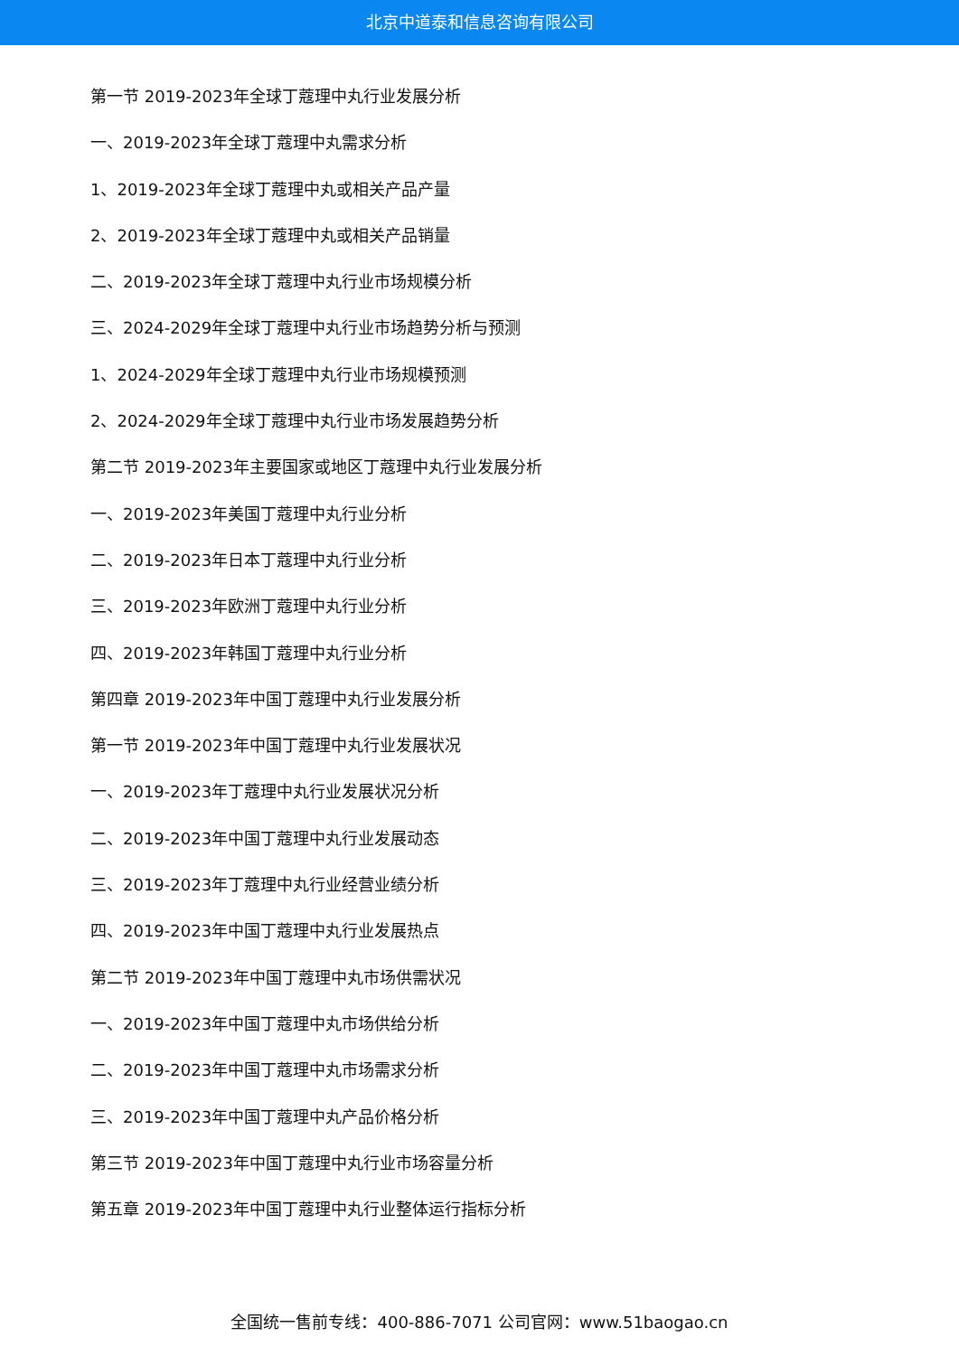北京中道泰和信息咨询有限公司
第一节 2019-2023年全球丁蔻理中丸行业发展分析
一、2019-2023年全球丁蔻理中丸需求分析
1、2019-2023年全球丁蔻理中丸或相关产品产量
2、2019-2023年全球丁蔻理中丸或相关产品销量
二、2019-2023年全球丁蔻理中丸行业市场规模分析
三、2024-2029年全球丁蔻理中丸行业市场趋势分析与预测
1、2024-2029年全球丁蔻理中丸行业市场规模预测
2、2024-2029年全球丁蔻理中丸行业市场发展趋势分析
第二节 2019-2023年主要国家或地区丁蔻理中丸行业发展分析
一、2019-2023年美国丁蔻理中丸行业分析
二、2019-2023年日本丁蔻理中丸行业分析
三、2019-2023年欧洲丁蔻理中丸行业分析
四、2019-2023年韩国丁蔻理中丸行业分析
第四章 2019-2023年中国丁蔻理中丸行业发展分析
第一节 2019-2023年中国丁蔻理中丸行业发展状况
一、2019-2023年丁蔻理中丸行业发展状况分析
二、2019-2023年中国丁蔻理中丸行业发展动态
三、2019-2023年丁蔻理中丸行业经营业绩分析
四、2019-2023年中国丁蔻理中丸行业发展热点
第二节 2019-2023年中国丁蔻理中丸市场供需状况
一、2019-2023年中国丁蔻理中丸市场供给分析
二、2019-2023年中国丁蔻理中丸市场需求分析
三、2019-2023年中国丁蔻理中丸产品价格分析
第三节 2019-2023年中国丁蔻理中丸行业市场容量分析
第五章 2019-2023年中国丁蔻理中丸行业整体运行指标分析
全国统一售前专线：400-886-7071 公司官网：www.51baogao.cn